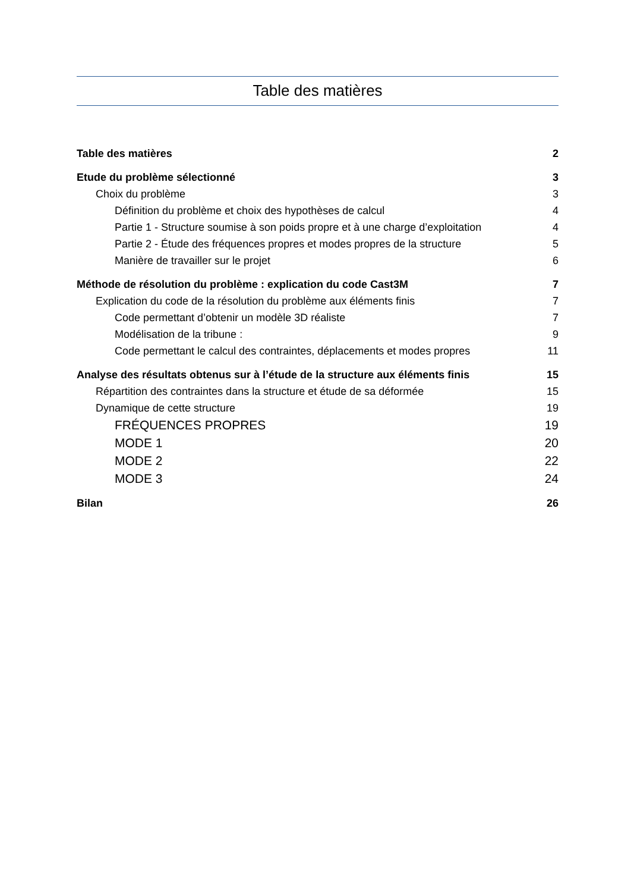Table des matières
Table des matières 2
Etude du problème sélectionné 3
Choix du problème 3
Définition du problème et choix des hypothèses de calcul 4
Partie 1 - Structure soumise à son poids propre et à une charge d’exploitation 4
Partie 2 - Étude des fréquences propres et modes propres de la structure 5
Manière de travailler sur le projet 6
Méthode de résolution du problème : explication du code Cast3M 7
Explication du code de la résolution du problème aux éléments finis 7
Code permettant d’obtenir un modèle 3D réaliste 7
Modélisation de la tribune : 9
Code permettant le calcul des contraintes, déplacements et modes propres 11
Analyse des résultats obtenus sur à l’étude de la structure aux éléments finis 15
Répartition des contraintes dans la structure et étude de sa déformée 15
Dynamique de cette structure 19
FRÉQUENCES PROPRES 19
MODE 1 20
MODE 2 22
MODE 3 24
Bilan 26